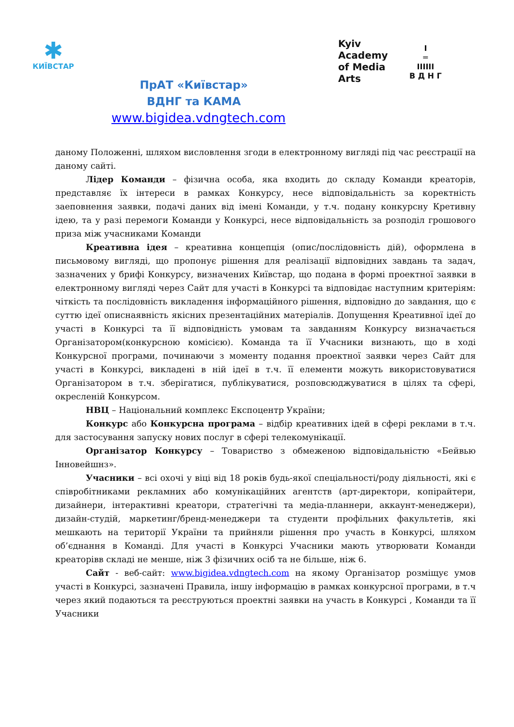✱
КИЇВСТАР
ПрАТ «Київстар»
ВДНГ та КАМА
www.bigidea.vdngtech.com
Kyiv
Academy
of Media
Arts
I
═
IIIIII
В Д Н Г
даному Положенні, шляхом висловлення згоди в електронному вигляді під час реєстрації на даному сайті.
Лідер Команди – фізична особа, яка входить до складу Команди креаторів, представляє їх інтереси в рамках Конкурсу, несе відповідальність за коректність заеповнення заявки, подачі даних від імені Команди, у т.ч. подану конкурсну Кретивну ідею, та у разі перемоги Команди у Конкурсі, несе відповідальність за розподіл грошового приза між учасниками Команди
Креативна ідея – креативна концепція (опис/послідовність дій), оформлена в письмовому вигляді, що пропонує рішення для реалізації відповідних завдань та задач, зазначених у брифі Конкурсу, визначених Київстар, що подана в формі проектної заявки в електронному вигляді через Сайт для участі в Конкурсі та відповідає наступним критеріям: чіткість та послідовність викладення інформаційного рішення, відповідно до завдання, що є суттю ідеї описнаявність якісних презентаційних матеріалів. Допущення Креативної ідеї до участі в Конкурсі та її відповідність умовам та завданням Конкурсу визначається Організатором(конкурсною комісією). Команда та її Учасники визнають, що в ході Конкурсної програми, починаючи з моменту подання проектної заявки через Сайт для участі в Конкурсі, викладені в ній ідеї в т.ч. її елементи можуть використовуватися Організатором в т.ч. зберігатися, публікуватися, розповсюджуватися в цілях та сфері, окресленій Конкурсом.
НВЦ – Національний комплекс Експоцентр України;
Конкурс або Конкурсна програма – відбір креативних ідей в сфері реклами в т.ч. для застосування запуску нових послуг в сфері телекомунікації.
Організатор Конкурсу – Товариство з обмеженою відповідальністю «Бейвью Інновейшнз».
Учасники – всі охочі у віці від 18 років будь-якої спеціальності/роду діяльності, які є співробітниками рекламних або комунікаційних агентств (арт-директори, копірайтери, дизайнери, інтерактивні креатори, стратегічні та медіа-планнери, аккаунт-менеджери), дизайн-студій, маркетинг/бренд-менеджери та студенти профільних факультетів, які мешкають на території України та прийняли рішення про участь в Конкурсі, шляхом об’єднання в Команді. Для участі в Конкурсі Учасники мають утворювати Команди креаторівв складі не менше, ніж 3 фізичних осіб та не більше, ніж 6.
Сайт - веб-сайт: www.bigidea.vdngtech.com на якому Організатор розміщує умов участі в Конкурсі, зазначені Правила, іншу інформацію в рамках конкурсної програми, в т.ч через який подаються та реєструються проектні заявки на участь в Конкурсі , Команди та її Учасники